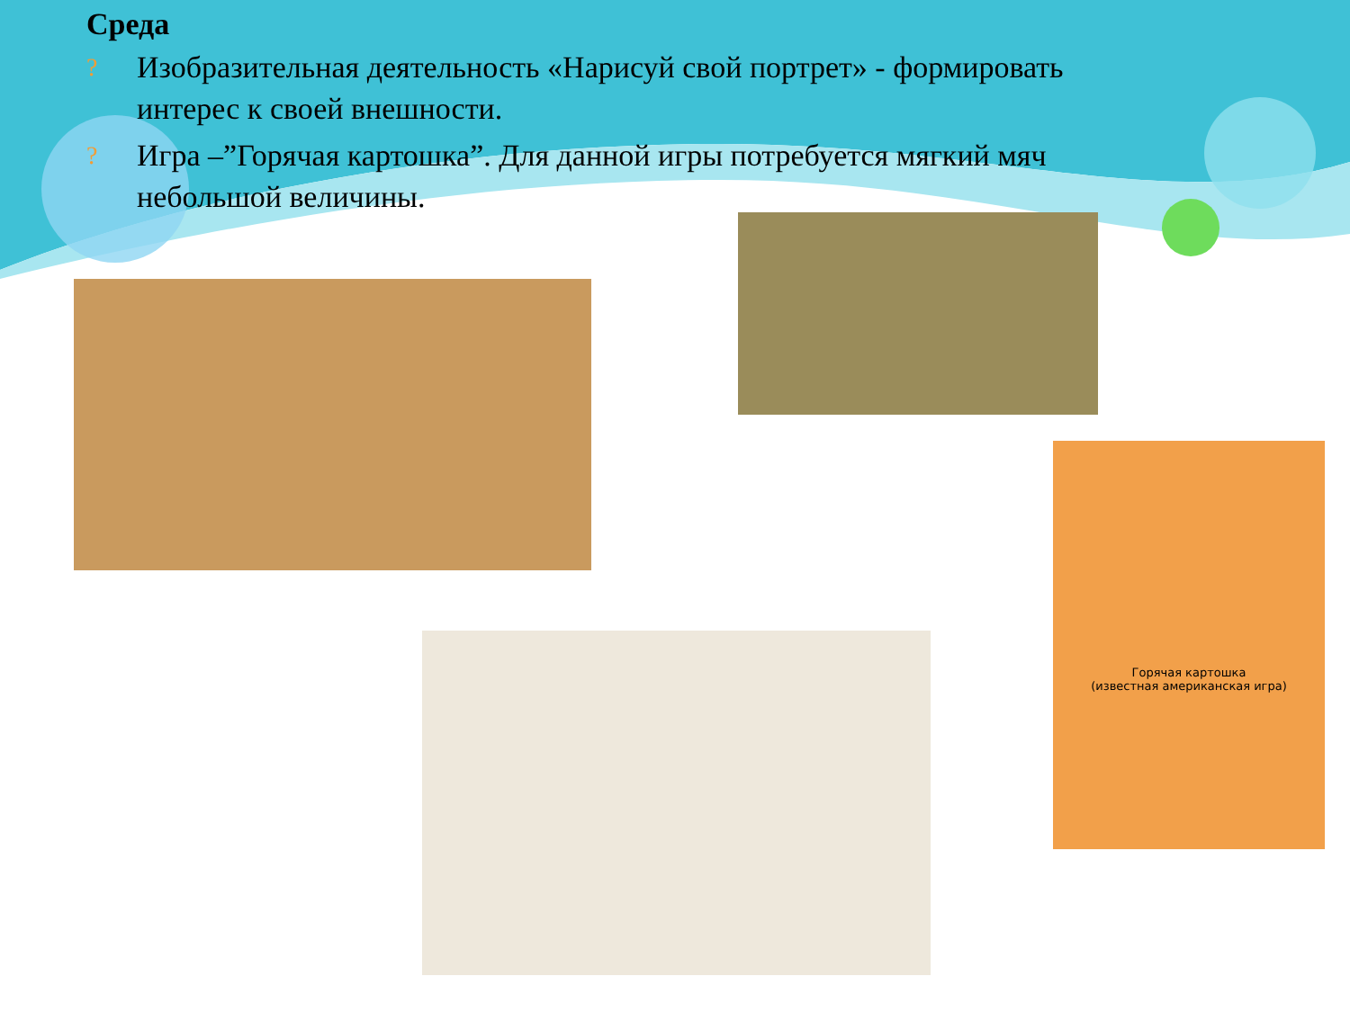Среда
? Изобразительная деятельность «Нарисуй свой портрет» - формировать интерес к своей внешности.
? Игра –”Горячая картошка”. Для данной игры потребуется мягкий мяч небольшой величины.
Горячая картошка
(известная американская игра)